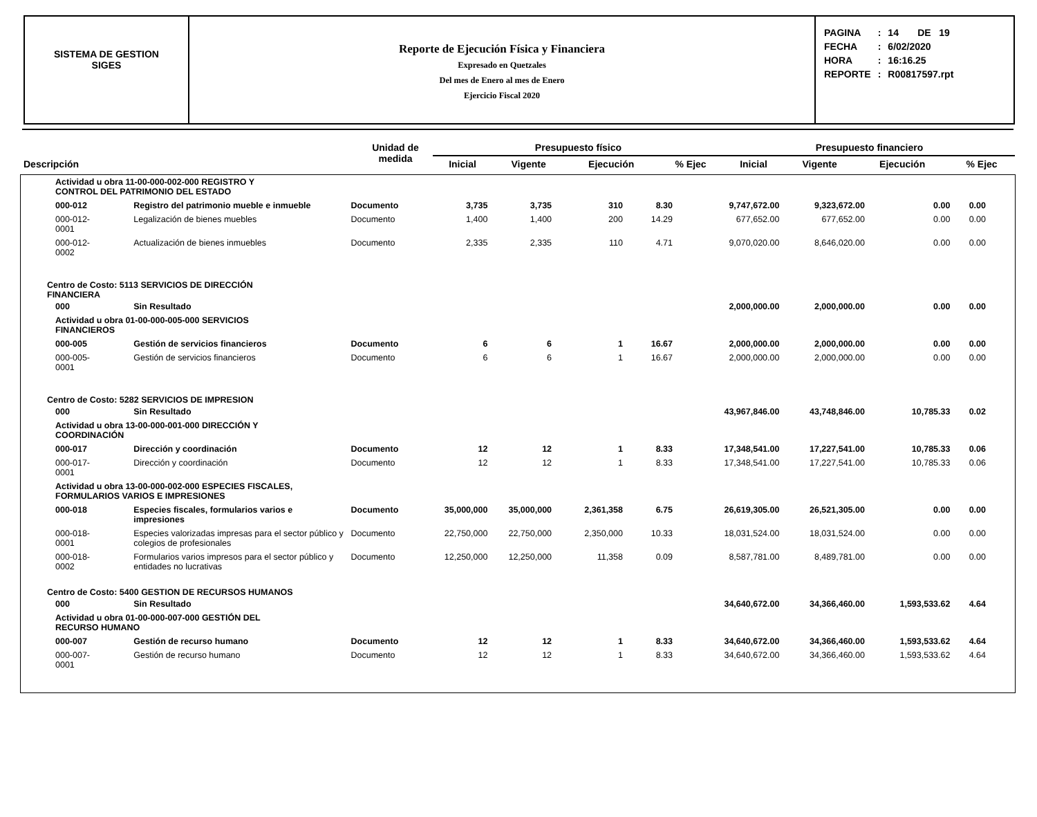SISTEMA DE GESTION
SIGES
Reporte de Ejecución Física y Financiera
Expresado en Quetzales
Del mes de Enero al mes de Enero
Ejercicio Fiscal 2020
| PAGINA | : | 14 DE 19 |
| FECHA | : | 6/02/2020 |
| HORA | : | 16:16.25 |
| REPORTE | : | R00817597.rpt |
| Descripción | Unidad de medida | Presupuesto físico | | | | Presupuesto financiero | | | |
| --- | --- | --- | --- | --- | --- | --- | --- | --- | --- |
| | | Inicial | Vigente | Ejecución | % Ejec | Inicial | Vigente | Ejecución | % Ejec |
| Actividad u obra 11-00-000-002-000 REGISTRO Y CONTROL DEL PATRIMONIO DEL ESTADO | | | | | | | | | | |
| 000-012 | Registro del patrimonio mueble e inmueble | Documento | 3,735 | 3,735 | 310 | 8.30 | 9,747,672.00 | 9,323,672.00 | 0.00 | 0.00 |
| 000-012-0001 | Legalización de bienes muebles | Documento | 1,400 | 1,400 | 200 | 14.29 | 677,652.00 | 677,652.00 | 0.00 | 0.00 |
| 000-012-0002 | Actualización de bienes inmuebles | Documento | 2,335 | 2,335 | 110 | 4.71 | 9,070,020.00 | 8,646,020.00 | 0.00 | 0.00 |
| Centro de Costo: 5113 SERVICIOS DE DIRECCIÓN FINANCIERA | | | | | | | | | | |
| 000 | Sin Resultado | | | | | | 2,000,000.00 | 2,000,000.00 | 0.00 | 0.00 |
| Actividad u obra 01-00-000-005-000 SERVICIOS FINANCIEROS | | | | | | | | | | |
| 000-005 | Gestión de servicios financieros | Documento | 6 | 6 | 1 | 16.67 | 2,000,000.00 | 2,000,000.00 | 0.00 | 0.00 |
| 000-005-0001 | Gestión de servicios financieros | Documento | 6 | 6 | 1 | 16.67 | 2,000,000.00 | 2,000,000.00 | 0.00 | 0.00 |
| Centro de Costo: 5282 SERVICIOS DE IMPRESION | | | | | | | | | | |
| 000 | Sin Resultado | | | | | | 43,967,846.00 | 43,748,846.00 | 10,785.33 | 0.02 |
| Actividad u obra 13-00-000-001-000 DIRECCIÓN Y COORDINACIÓN | | | | | | | | | | |
| 000-017 | Dirección y coordinación | Documento | 12 | 12 | 1 | 8.33 | 17,348,541.00 | 17,227,541.00 | 10,785.33 | 0.06 |
| 000-017-0001 | Dirección y coordinación | Documento | 12 | 12 | 1 | 8.33 | 17,348,541.00 | 17,227,541.00 | 10,785.33 | 0.06 |
| Actividad u obra 13-00-000-002-000 ESPECIES FISCALES, FORMULARIOS VARIOS E IMPRESIONES | | | | | | | | | | |
| 000-018 | Especies fiscales, formularios varios e impresiones | Documento | 35,000,000 | 35,000,000 | 2,361,358 | 6.75 | 26,619,305.00 | 26,521,305.00 | 0.00 | 0.00 |
| 000-018-0001 | Especies valorizadas impresas para el sector público y colegios de profesionales | Documento | 22,750,000 | 22,750,000 | 2,350,000 | 10.33 | 18,031,524.00 | 18,031,524.00 | 0.00 | 0.00 |
| 000-018-0002 | Formularios varios impresos para el sector público y entidades no lucrativas | Documento | 12,250,000 | 12,250,000 | 11,358 | 0.09 | 8,587,781.00 | 8,489,781.00 | 0.00 | 0.00 |
| Centro de Costo: 5400 GESTION DE RECURSOS HUMANOS | | | | | | | | | | |
| 000 | Sin Resultado | | | | | | 34,640,672.00 | 34,366,460.00 | 1,593,533.62 | 4.64 |
| Actividad u obra 01-00-000-007-000 GESTIÓN DEL RECURSO HUMANO | | | | | | | | | | |
| 000-007 | Gestión de recurso humano | Documento | 12 | 12 | 1 | 8.33 | 34,640,672.00 | 34,366,460.00 | 1,593,533.62 | 4.64 |
| 000-007-0001 | Gestión de recurso humano | Documento | 12 | 12 | 1 | 8.33 | 34,640,672.00 | 34,366,460.00 | 1,593,533.62 | 4.64 |